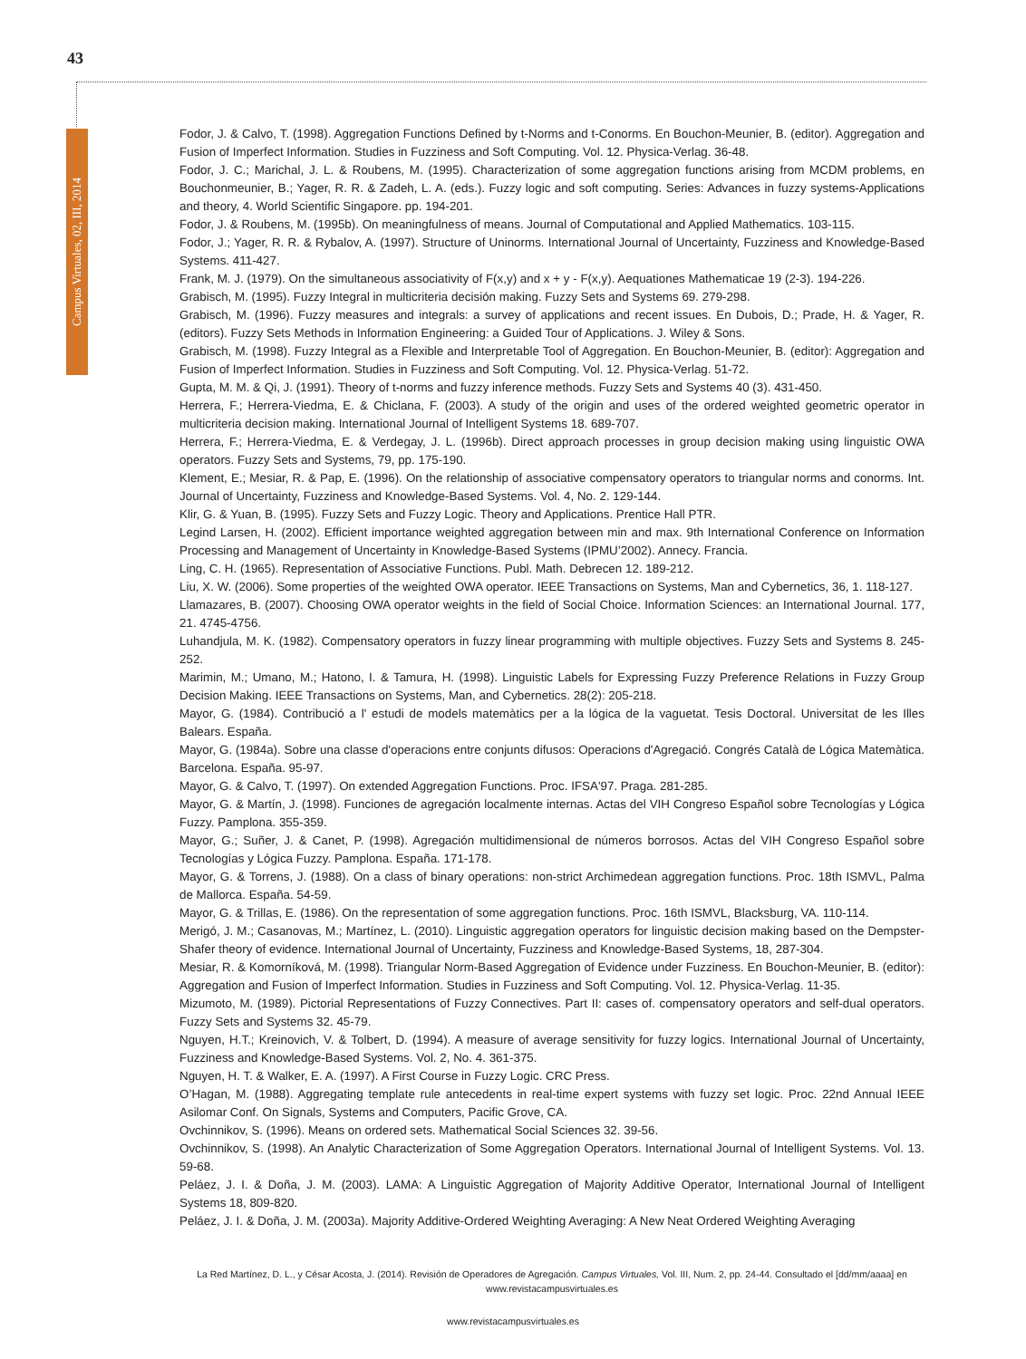43
Campus Virtuales, 02, III, 2014
Fodor, J. & Calvo, T. (1998). Aggregation Functions Defined by t-Norms and t-Conorms. En Bouchon-Meunier, B. (editor). Aggregation and Fusion of Imperfect Information. Studies in Fuzziness and Soft Computing. Vol. 12. Physica-Verlag. 36-48.
Fodor, J. C.; Marichal, J. L. & Roubens, M. (1995). Characterization of some aggregation functions arising from MCDM problems, en Bouchonmeunier, B.; Yager, R. R. & Zadeh, L. A. (eds.). Fuzzy logic and soft computing. Series: Advances in fuzzy systems-Applications and theory, 4. World Scientific Singapore. pp. 194-201.
Fodor, J. & Roubens, M. (1995b). On meaningfulness of means. Journal of Computational and Applied Mathematics. 103-115.
Fodor, J.; Yager, R. R. & Rybalov, A. (1997). Structure of Uninorms. International Journal of Uncertainty, Fuzziness and Knowledge-Based Systems. 411-427.
Frank, M. J. (1979). On the simultaneous associativity of F(x,y) and x + y - F(x,y). Aequationes Mathematicae 19 (2-3). 194-226.
Grabisch, M. (1995). Fuzzy Integral in multicriteria decisión making. Fuzzy Sets and Systems 69. 279-298.
Grabisch, M. (1996). Fuzzy measures and integrals: a survey of applications and recent issues. En Dubois, D.; Prade, H. & Yager, R. (editors). Fuzzy Sets Methods in Information Engineering: a Guided Tour of Applications. J. Wiley & Sons.
Grabisch, M. (1998). Fuzzy Integral as a Flexible and Interpretable Tool of Aggregation. En Bouchon-Meunier, B. (editor): Aggregation and Fusion of Imperfect Information. Studies in Fuzziness and Soft Computing. Vol. 12. Physica-Verlag. 51-72.
Gupta, M. M. & Qi, J. (1991). Theory of t-norms and fuzzy inference methods. Fuzzy Sets and Systems 40 (3). 431-450.
Herrera, F.; Herrera-Viedma, E. & Chiclana, F. (2003). A study of the origin and uses of the ordered weighted geometric operator in multicriteria decision making. International Journal of Intelligent Systems 18. 689-707.
Herrera, F.; Herrera-Viedma, E. & Verdegay, J. L. (1996b). Direct approach processes in group decision making using linguistic OWA operators. Fuzzy Sets and Systems, 79, pp. 175-190.
Klement, E.; Mesiar, R. & Pap, E. (1996). On the relationship of associative compensatory operators to triangular norms and conorms. Int. Journal of Uncertainty, Fuzziness and Knowledge-Based Systems. Vol. 4, No. 2. 129-144.
Klir, G. & Yuan, B. (1995). Fuzzy Sets and Fuzzy Logic. Theory and Applications. Prentice Hall PTR.
Legind Larsen, H. (2002). Efficient importance weighted aggregation between min and max. 9th International Conference on Information Processing and Management of Uncertainty in Knowledge-Based Systems (IPMU’2002). Annecy. Francia.
Ling, C. H. (1965). Representation of Associative Functions. Publ. Math. Debrecen 12. 189-212.
Liu, X. W. (2006). Some properties of the weighted OWA operator. IEEE Transactions on Systems, Man and Cybernetics, 36, 1. 118-127.
Llamazares, B. (2007). Choosing OWA operator weights in the field of Social Choice. Information Sciences: an International Journal. 177, 21. 4745-4756.
Luhandjula, M. K. (1982). Compensatory operators in fuzzy linear programming with multiple objectives. Fuzzy Sets and Systems 8. 245-252.
Marimin, M.; Umano, M.; Hatono, I. & Tamura, H. (1998). Linguistic Labels for Expressing Fuzzy Preference Relations in Fuzzy Group Decision Making. IEEE Transactions on Systems, Man, and Cybernetics. 28(2): 205-218.
Mayor, G. (1984). Contribució a l' estudi de models matemàtics per a la lógica de la vaguetat. Tesis Doctoral. Universitat de les Illes Balears. España.
Mayor, G. (1984a). Sobre una classe d'operacions entre conjunts difusos: Operacions d'Agregació. Congrés Català de Lógica Matemàtica. Barcelona. España. 95-97.
Mayor, G. & Calvo, T. (1997). On extended Aggregation Functions. Proc. IFSA'97. Praga. 281-285.
Mayor, G. & Martín, J. (1998). Funciones de agregación localmente internas. Actas del VIH Congreso Español sobre Tecnologías y Lógica Fuzzy. Pamplona. 355-359.
Mayor, G.; Suñer, J. & Canet, P. (1998). Agregación multidimensional de números borrosos. Actas del VIH Congreso Español sobre Tecnologías y Lógica Fuzzy. Pamplona. España. 171-178.
Mayor, G. & Torrens, J. (1988). On a class of binary operations: non-strict Archimedean aggregation functions. Proc. 18th ISMVL, Palma de Mallorca. España. 54-59.
Mayor, G. & Trillas, E. (1986). On the representation of some aggregation functions. Proc. 16th ISMVL, Blacksburg, VA. 110-114.
Merigó, J. M.; Casanovas, M.; Martínez, L. (2010). Linguistic aggregation operators for linguistic decision making based on the Dempster-Shafer theory of evidence. International Journal of Uncertainty, Fuzziness and Knowledge-Based Systems, 18, 287-304.
Mesiar, R. & Komorníková, M. (1998). Triangular Norm-Based Aggregation of Evidence under Fuzziness. En Bouchon-Meunier, B. (editor): Aggregation and Fusion of Imperfect Information. Studies in Fuzziness and Soft Computing. Vol. 12. Physica-Verlag. 11-35.
Mizumoto, M. (1989). Pictorial Representations of Fuzzy Connectives. Part II: cases of. compensatory operators and self-dual operators. Fuzzy Sets and Systems 32. 45-79.
Nguyen, H.T.; Kreinovich, V. & Tolbert, D. (1994). A measure of average sensitivity for fuzzy logics. International Journal of Uncertainty, Fuzziness and Knowledge-Based Systems. Vol. 2, No. 4. 361-375.
Nguyen, H. T. & Walker, E. A. (1997). A First Course in Fuzzy Logic. CRC Press.
O’Hagan, M. (1988). Aggregating template rule antecedents in real-time expert systems with fuzzy set logic. Proc. 22nd Annual IEEE Asilomar Conf. On Signals, Systems and Computers, Pacific Grove, CA.
Ovchinnikov, S. (1996). Means on ordered sets. Mathematical Social Sciences 32. 39-56.
Ovchinnikov, S. (1998). An Analytic Characterization of Some Aggregation Operators. International Journal of Intelligent Systems. Vol. 13. 59-68.
Peláez, J. I. & Doña, J. M. (2003). LAMA: A Linguistic Aggregation of Majority Additive Operator, International Journal of Intelligent Systems 18, 809-820.
Peláez, J. I. & Doña, J. M. (2003a). Majority Additive-Ordered Weighting Averaging: A New Neat Ordered Weighting Averaging
La Red Martínez, D. L., y César Acosta, J. (2014). Revisión de Operadores de Agregación. Campus Virtuales, Vol. III, Num. 2, pp. 24-44. Consultado el [dd/mm/aaaa] en www.revistacampusvirtuales.es
www.revistacampusvirtuales.es